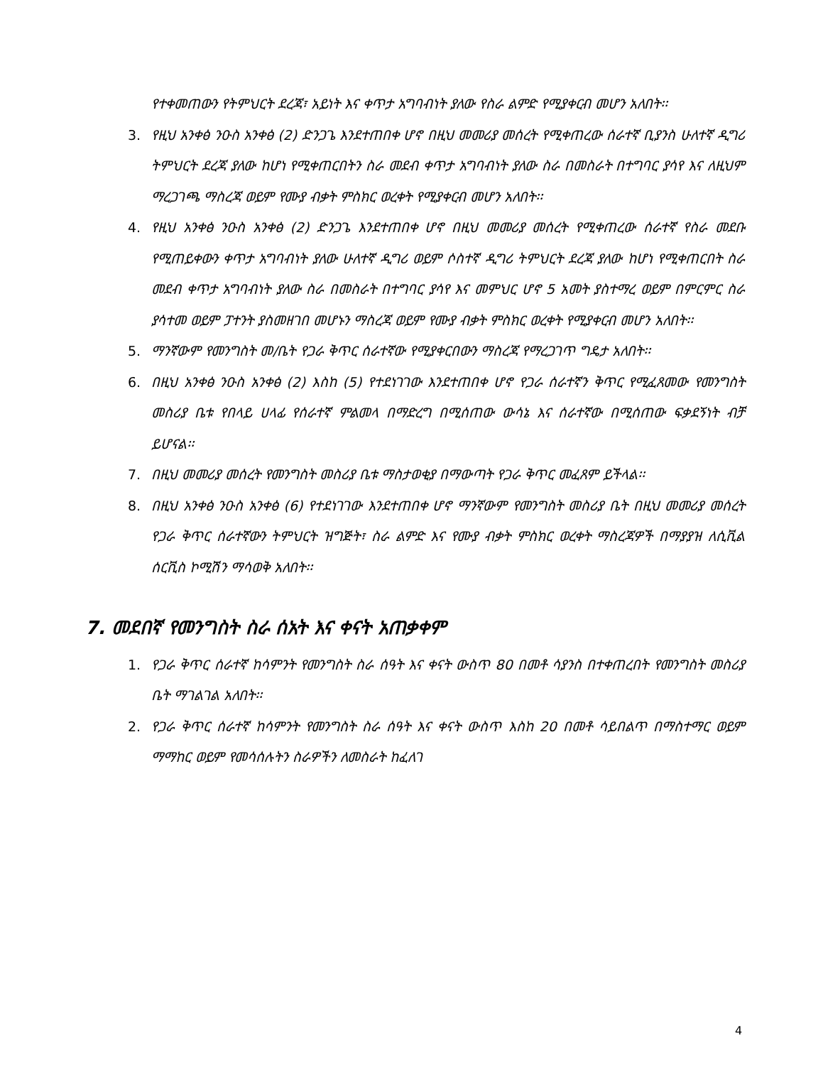የተቀመጠውን የትምህርት ደረጃ፣ አይነት እና ቀጥታ አግባብነት ያለው የስራ ልምድ የሚያቀርብ መሆን አለበት፡፡
3. የዚህ አንቀፅ ንዑስ አንቀፅ (2) ድንጋጌ እንደተጠበቀ ሆኖ በዚህ መመሪያ መሰረት የሚቀጠረው ሰራተኛ ቢያንስ ሁለተኛ ዲግሪ ትምህርት ደረጃ ያለው ከሆነ የሚቀጠርበትን ስራ መደብ ቀጥታ አግባብነት ያለው ስራ በመስራት በተግባር ያሳየ እና ለዚህም ማረጋገጫ ማስረጃ ወይም የሙያ ብቃት ምስክር ወረቀት የሚያቀርብ መሆን አለበት፡፡
4. የዚህ አንቀፅ ንዑስ አንቀፅ (2) ድንጋጌ እንደተጠበቀ ሆኖ በዚህ መመሪያ መሰረት የሚቀጠረው ሰራተኛ የስራ መደቡ የሚጠይቀውን ቀጥታ አግባብነት ያለው ሁለተኛ ዲግሪ ወይም ሶስተኛ ዲግሪ ትምህርት ደረጃ ያለው ከሆነ የሚቀጠርበት ስራ መደብ ቀጥታ አግባብነት ያለው ስራ በመስራት በተግባር ያሳየ እና መምህር ሆኖ 5 አመት ያስተማረ ወይም በምርምር ስራ ያሳተመ ወይም ፓተንት ያስመዘገበ መሆኑን ማስረጃ ወይም የሙያ ብቃት ምስክር ወረቀት የሚያቀርብ መሆን አለበት፡፡
5. ማንኛውም የመንግስት መ/ቤት የጋራ ቅጥር ሰራተኛው የሚያቀርበውን ማስረጃ የማረጋገጥ ግዴታ አለበት፡፡
6. በዚህ አንቀፅ ንዑስ አንቀፅ (2) እስከ (5) የተደነገገው እንደተጠበቀ ሆኖ የጋራ ሰራተኛን ቅጥር የሚፈጸመው የመንግስት መስሪያ ቤቱ የበላይ ሀላፊ የሰራተኛ ምልመላ በማድረግ በሚሰጠው ውሳኔ እና ሰራተኛው በሚሰጠው ፍቃደኝነት ብቻ ይሆናል፡፡
7. በዚህ መመሪያ መሰረት የመንግስት መስሪያ ቤቱ ማስታወቂያ በማውጣት የጋራ ቅጥር መፈጸም ይችላል፡፡
8. በዚህ አንቀፅ ንዑስ አንቀፅ (6) የተደነገገው እንደተጠበቀ ሆኖ ማንኛውም የመንግስት መስሪያ ቤት በዚህ መመሪያ መሰረት የጋራ ቅጥር ሰራተኛውን ትምህርት ዝግጅት፣ ስራ ልምድ እና የሙያ ብቃት ምስክር ወረቀት ማስረጃዎች በማያያዝ ለሲቪል ሰርቪስ ኮሚሽን ማሳወቅ አለበት፡፡
7. መደበኛ የመንግስት ስራ ሰአት እና ቀናት አጠቃቀም
1. የጋራ ቅጥር ሰራተኛ ከሳምንት የመንግስት ስራ ሰዓት እና ቀናት ውስጥ 80 በመቶ ሳያንስ በተቀጠረበት የመንግስት መስሪያ ቤት ማገልገል አለበት፡፡
2. የጋራ ቅጥር ሰራተኛ ከሳምንት የመንግስት ስራ ሰዓት እና ቀናት ውስጥ እስከ 20 በመቶ ሳይበልጥ በማስተማር ወይም ማማከር ወይም የመሳሰሉትን ስራዎችን ለመስራት ከፈለገ
4